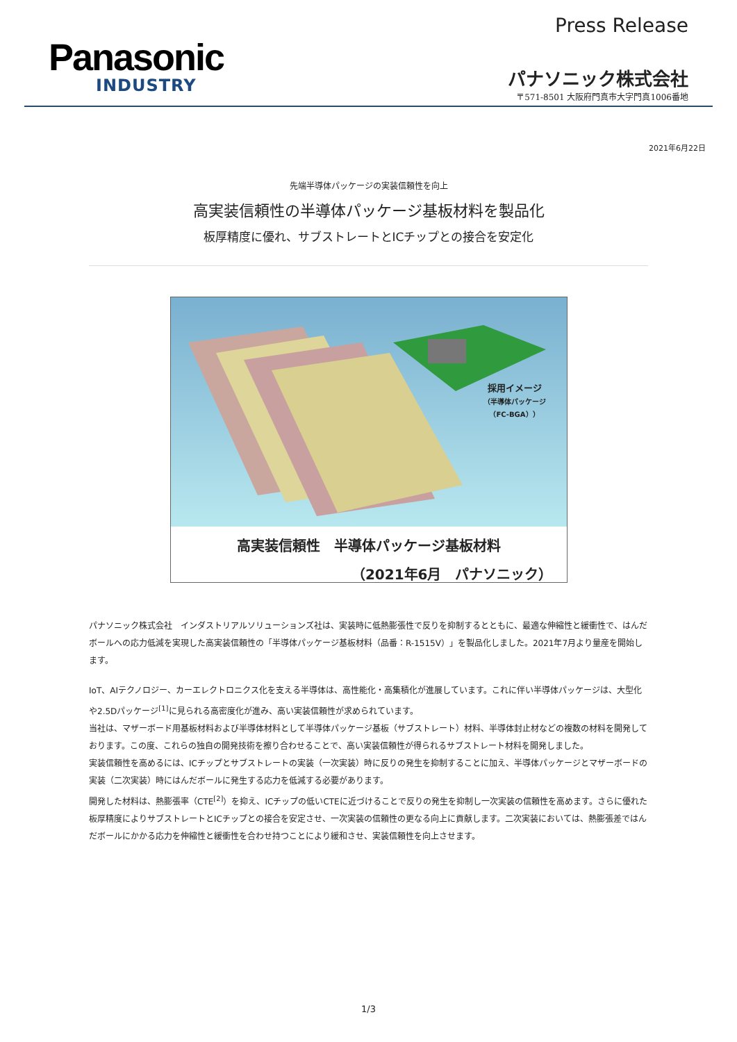Panasonic
INDUSTRY
Press Release
パナソニック株式会社
〒571-8501 大阪府門真市大字門真1006番地
2021年6月22日
先端半導体パッケージの実装信頼性を向上
高実装信頼性の半導体パッケージ基板材料を製品化
板厚精度に優れ、サブストレートとICチップとの接合を安定化
採用イメージ
（半導体パッケージ
（FC-BGA））
高実装信頼性　半導体パッケージ基板材料
（2021年6月　パナソニック）
パナソニック株式会社　インダストリアルソリューションズ社は、実装時に低熱膨張性で反りを抑制するとともに、最適な伸縮性と緩衝性で、はんだボールへの応力低減を実現した高実装信頼性の「半導体パッケージ基板材料（品番：R-1515V）」を製品化しました。2021年7月より量産を開始します。
IoT、AIテクノロジー、カーエレクトロニクス化を支える半導体は、高性能化・高集積化が進展しています。これに伴い半導体パッケージは、大型化や2.5Dパッケージ<sup>[1]</sup>に見られる高密度化が進み、高い実装信頼性が求められています。
当社は、マザーボード用基板材料および半導体材料として半導体パッケージ基板（サブストレート）材料、半導体封止材などの複数の材料を開発しております。この度、これらの独自の開発技術を擦り合わせることで、高い実装信頼性が得られるサブストレート材料を開発しました。
実装信頼性を高めるには、ICチップとサブストレートの実装（一次実装）時に反りの発生を抑制することに加え、半導体パッケージとマザーボードの実装（二次実装）時にはんだボールに発生する応力を低減する必要があります。
開発した材料は、熱膨張率（CTE<sup>[2]</sup>）を抑え、ICチップの低いCTEに近づけることで反りの発生を抑制し一次実装の信頼性を高めます。さらに優れた板厚精度によりサブストレートとICチップとの接合を安定させ、一次実装の信頼性の更なる向上に貢献します。二次実装においては、熱膨張差ではんだボールにかかる応力を伸縮性と緩衝性を合わせ持つことにより緩和させ、実装信頼性を向上させます。
1/3